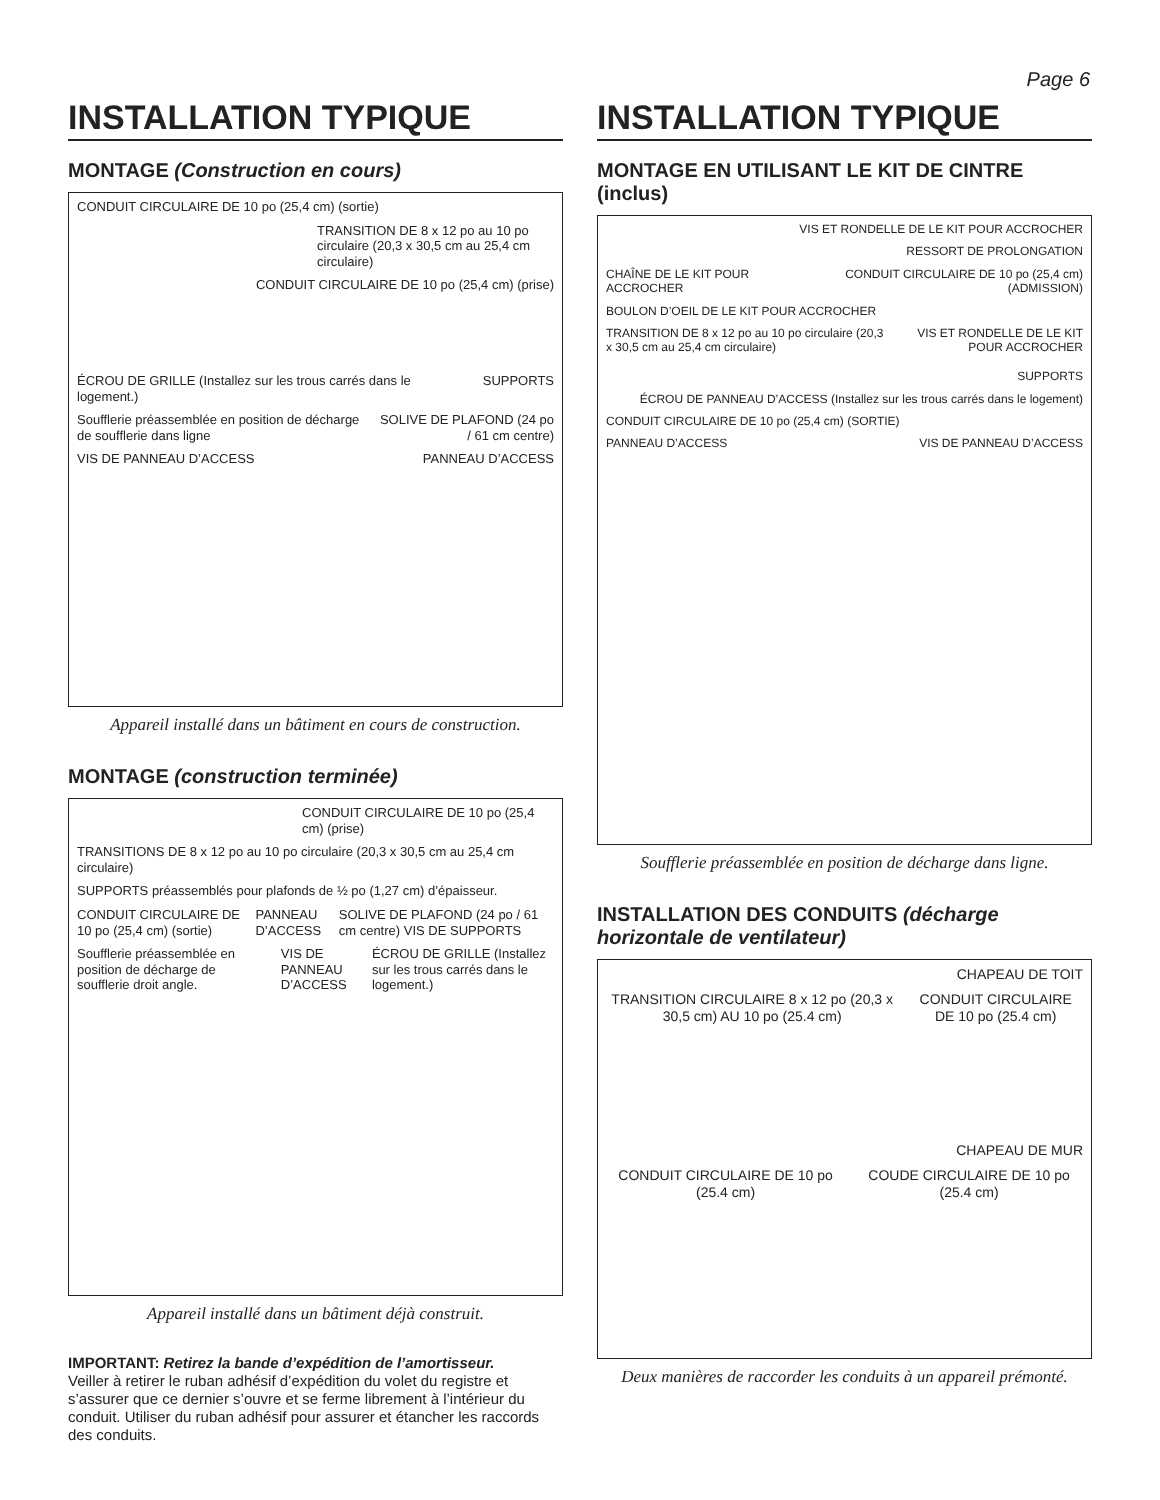Page 6
INSTALLATION TYPIQUE
MONTAGE (Construction en cours)
CONDUIT CIRCULAIRE DE 10 po (25,4 cm) (sortie)
TRANSITION DE 8 x 12 po au 10 po circulaire (20,3 x 30,5 cm au 25,4 cm circulaire)
CONDUIT CIRCULAIRE DE 10 po (25,4 cm) (prise)
ÉCROU DE GRILLE (Installez sur les trous carrés dans le logement.)
SUPPORTS
Soufflerie préassemblée en position de décharge de soufflerie dans ligne
SOLIVE DE PLAFOND (24 po / 61 cm centre)
VIS DE PANNEAU D’ACCESS PANNEAU D’ACCESS
Appareil installé dans un bâtiment en cours de construction.
MONTAGE (construction terminée)
CONDUIT CIRCULAIRE DE 10 po (25,4 cm) (prise)
TRANSITIONS DE 8 x 12 po au 10 po circulaire (20,3 x 30,5 cm au 25,4 cm circulaire)
SUPPORTS préassemblés pour plafonds de ½ po (1,27 cm) d’épaisseur.
CONDUIT CIRCULAIRE DE 10 po (25,4 cm) (sortie)
PANNEAU D’ACCESS SOLIVE DE PLAFOND (24 po / 61 cm centre) VIS DE SUPPORTS
Soufflerie préassemblée en position de décharge de soufflerie droit angle.
VIS DE PANNEAU D’ACCESS ÉCROU DE GRILLE (Installez sur les trous carrés dans le logement.)
Appareil installé dans un bâtiment déjà construit.
IMPORTANT: Retirez la bande d’expédition de l’amortisseur.
Veiller à retirer le ruban adhésif d’expédition du volet du registre et s’assurer que ce dernier s’ouvre et se ferme librement à l’intérieur du conduit. Utiliser du ruban adhésif pour assurer et étancher les raccords des conduits.
INSTALLATION TYPIQUE
MONTAGE EN UTILISANT LE KIT DE CINTRE (inclus)
VIS ET RONDELLE DE LE KIT POUR ACCROCHER
RESSORT DE PROLONGATION
CHAÎNE DE LE KIT POUR ACCROCHER
CONDUIT CIRCULAIRE DE 10 po (25,4 cm) (ADMISSION)
BOULON D’OEIL DE LE KIT POUR ACCROCHER
TRANSITION DE 8 x 12 po au 10 po circulaire (20,3 x 30,5 cm au 25,4 cm circulaire)
VIS ET RONDELLE DE LE KIT POUR ACCROCHER
SUPPORTS
ÉCROU DE PANNEAU D’ACCESS (Installez sur les trous carrés dans le logement)
CONDUIT CIRCULAIRE DE 10 po (25,4 cm) (SORTIE)
PANNEAU D’ACCESS VIS DE PANNEAU D’ACCESS
Soufflerie préassemblée en position de décharge dans ligne.
INSTALLATION DES CONDUITS (décharge horizontale de ventilateur)
CHAPEAU DE TOIT
TRANSITION CIRCULAIRE 8 x 12 po (20,3 x 30,5 cm) AU 10 po (25.4 cm)
CONDUIT CIRCULAIRE DE 10 po (25.4 cm)
CHAPEAU DE MUR
CONDUIT CIRCULAIRE DE 10 po (25.4 cm)
COUDE CIRCULAIRE DE 10 po (25.4 cm)
Deux manières de raccorder les conduits à un appareil prémonté.